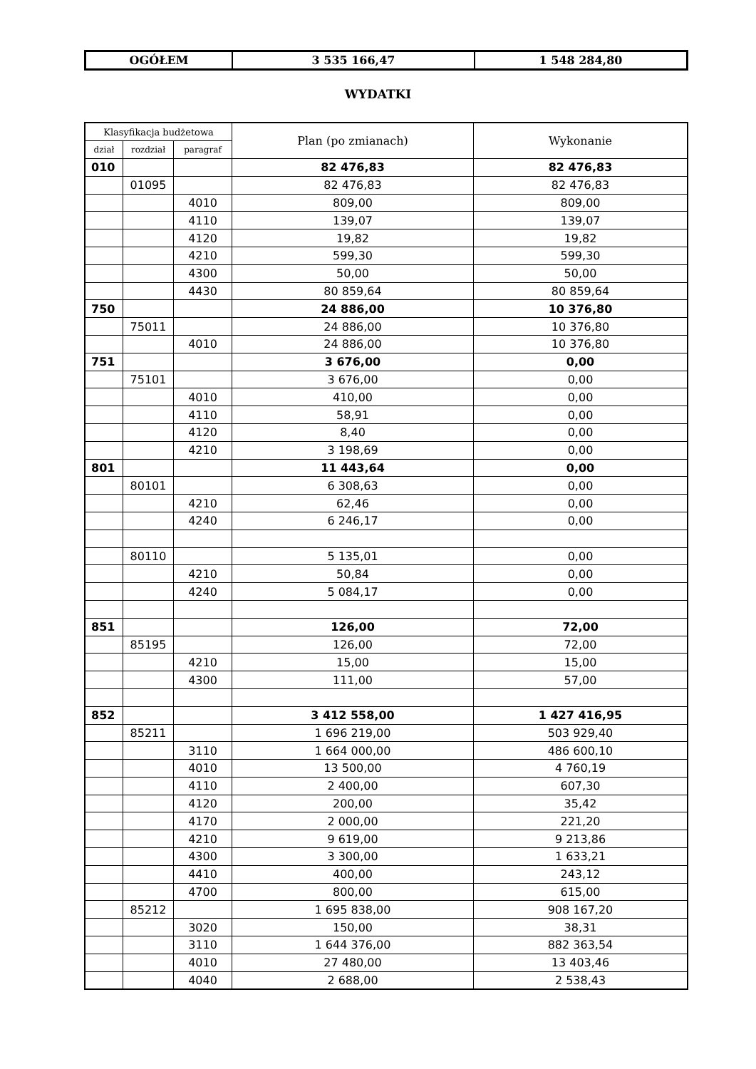| OGÓŁEM | 3 535 166,47 | 1 548 284,80 |
WYDATKI
| Klasyfikacja budżetowa | | | Plan (po zmianach) | Wykonanie |
| --- | --- | --- | --- | --- |
| dział | rozdział | paragraf | | |
| 010 | | | 82 476,83 | 82 476,83 |
| | 01095 | | 82 476,83 | 82 476,83 |
| | | 4010 | 809,00 | 809,00 |
| | | 4110 | 139,07 | 139,07 |
| | | 4120 | 19,82 | 19,82 |
| | | 4210 | 599,30 | 599,30 |
| | | 4300 | 50,00 | 50,00 |
| | | 4430 | 80 859,64 | 80 859,64 |
| 750 | | | 24 886,00 | 10 376,80 |
| | 75011 | | 24 886,00 | 10 376,80 |
| | | 4010 | 24 886,00 | 10 376,80 |
| 751 | | | 3 676,00 | 0,00 |
| | 75101 | | 3 676,00 | 0,00 |
| | | 4010 | 410,00 | 0,00 |
| | | 4110 | 58,91 | 0,00 |
| | | 4120 | 8,40 | 0,00 |
| | | 4210 | 3 198,69 | 0,00 |
| 801 | | | 11 443,64 | 0,00 |
| | 80101 | | 6 308,63 | 0,00 |
| | | 4210 | 62,46 | 0,00 |
| | | 4240 | 6 246,17 | 0,00 |
| | 80110 | | 5 135,01 | 0,00 |
| | | 4210 | 50,84 | 0,00 |
| | | 4240 | 5 084,17 | 0,00 |
| 851 | | | 126,00 | 72,00 |
| | 85195 | | 126,00 | 72,00 |
| | | 4210 | 15,00 | 15,00 |
| | | 4300 | 111,00 | 57,00 |
| 852 | | | 3 412 558,00 | 1 427 416,95 |
| | 85211 | | 1 696 219,00 | 503 929,40 |
| | | 3110 | 1 664 000,00 | 486 600,10 |
| | | 4010 | 13 500,00 | 4 760,19 |
| | | 4110 | 2 400,00 | 607,30 |
| | | 4120 | 200,00 | 35,42 |
| | | 4170 | 2 000,00 | 221,20 |
| | | 4210 | 9 619,00 | 9 213,86 |
| | | 4300 | 3 300,00 | 1 633,21 |
| | | 4410 | 400,00 | 243,12 |
| | | 4700 | 800,00 | 615,00 |
| | 85212 | | 1 695 838,00 | 908 167,20 |
| | | 3020 | 150,00 | 38,31 |
| | | 3110 | 1 644 376,00 | 882 363,54 |
| | | 4010 | 27 480,00 | 13 403,46 |
| | | 4040 | 2 688,00 | 2 538,43 |